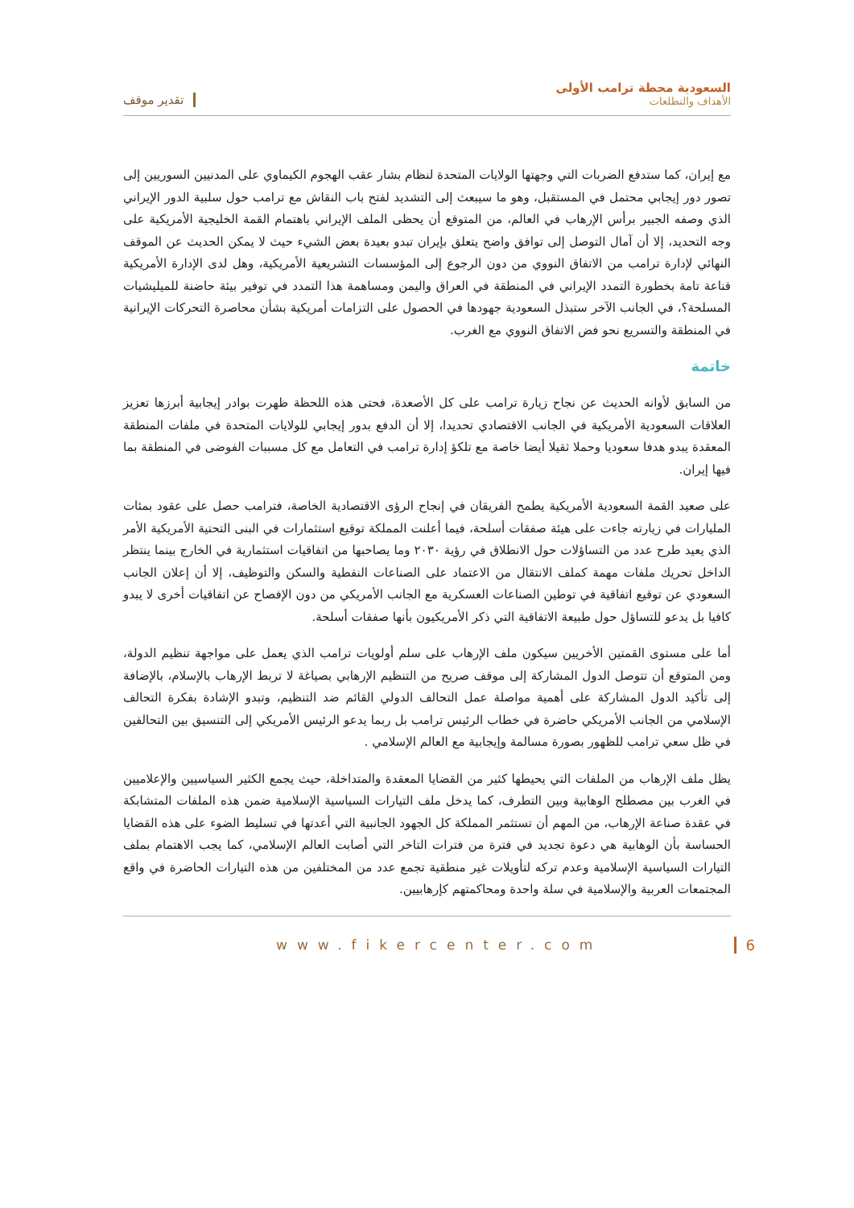تقدير موقف
السعودية محطة ترامب الأولى
الأهداف والتطلعات
مع إيران، كما ستدفع الضربات التي وجهتها الولايات المتحدة لنظام بشار عقب الهجوم الكيماوي على المدنيين السوريين إلى تصور دور إيجابي محتمل في المستقبل، وهو ما سيبعث إلى التشديد لفتح باب النقاش مع ترامب حول سلبية الدور الإيراني الذي وصفه الجبير برأس الإرهاب في العالم، من المتوقع أن يحظى الملف الإيراني باهتمام القمة الخليجية الأمريكية على وجه التحديد، إلا أن آمال التوصل إلى توافق واضح يتعلق بإيران تبدو بعيدة بعض الشيء حيث لا يمكن الحديث عن الموقف النهائي لإدارة ترامب من الاتفاق النووي من دون الرجوع إلى المؤسسات التشريعية الأمريكية، وهل لدى الإدارة الأمريكية قناعة تامة بخطورة التمدد الإيراني في المنطقة في العراق واليمن ومساهمة هذا التمدد في توفير بيئة حاضنة للميليشيات المسلحة؟، في الجانب الآخر ستبذل السعودية جهودها في الحصول على التزامات أمريكية بشأن محاصرة التحركات الإيرانية في المنطقة والتسريع نحو فض الاتفاق النووي مع الغرب.
خاتمة
من السابق لأوانه الحديث عن نجاح زيارة ترامب على كل الأصعدة، فحتى هذه اللحظة ظهرت بوادر إيجابية أبرزها تعزيز العلاقات السعودية الأمريكية في الجانب الاقتصادي تحديدا، إلا أن الدفع بدور إيجابي للولايات المتحدة في ملفات المنطقة المعقدة يبدو هدفا سعوديا وحملا ثقيلا أيضا خاصة مع تلكؤ إدارة ترامب في التعامل مع كل مسببات الفوضى في المنطقة بما فيها إيران.
على صعيد القمة السعودية الأمريكية يطمح الفريقان في إنجاح الرؤى الاقتصادية الخاصة، فترامب حصل على عقود بمئات المليارات في زيارته جاءت على هيئة صفقات أسلحة، فيما أعلنت المملكة توقيع استثمارات في البنى التحتية الأمريكية الأمر الذي يعيد طرح عدد من التساؤلات حول الانطلاق في رؤية ٢٠٣٠ وما يصاحبها من اتفاقيات استثمارية في الخارج بينما ينتظر الداخل تحريك ملفات مهمة كملف الانتقال من الاعتماد على الصناعات النفطية والسكن والتوظيف، إلا أن إعلان الجانب السعودي عن توقيع اتفاقية في توطين الصناعات العسكرية مع الجانب الأمريكي من دون الإفصاح عن اتفاقيات أخرى لا يبدو كافيا بل يدعو للتساؤل حول طبيعة الاتفاقية التي ذكر الأمريكيون بأنها صفقات أسلحة.
أما على مستوى القمتين الأخريين سيكون ملف الإرهاب على سلم أولويات ترامب الذي يعمل على مواجهة تنظيم الدولة، ومن المتوقع أن تتوصل الدول المشاركة إلى موقف صريح من التنظيم الإرهابي بصياغة لا تربط الإرهاب بالإسلام، بالإضافة إلى تأكيد الدول المشاركة على أهمية مواصلة عمل التحالف الدولي القائم ضد التنظيم، وتبدو الإشادة بفكرة التحالف الإسلامي من الجانب الأمريكي حاضرة في خطاب الرئيس ترامب بل ربما يدعو الرئيس الأمريكي إلى التنسيق بين التحالفين في ظل سعي ترامب للظهور بصورة مسالمة وإيجابية مع العالم الإسلامي .
يظل ملف الإرهاب من الملفات التي يحيطها كثير من القضايا المعقدة والمتداخلة، حيث يجمع الكثير السياسيين والإعلاميين في الغرب بين مصطلح الوهابية وبين التطرف، كما يدخل ملف التيارات السياسية الإسلامية ضمن هذه الملفات المتشابكة في عقدة صناعة الإرهاب، من المهم أن تستثمر المملكة كل الجهود الجانبية التي أعدتها في تسليط الضوء على هذه القضايا الحساسة بأن الوهابية هي دعوة تجديد في فترة من فترات التاخر التي أصابت العالم الإسلامي، كما يجب الاهتمام بملف التيارات السياسية الإسلامية وعدم تركه لتأويلات غير منطقية تجمع عدد من المختلفين من هذه التيارات الحاضرة في واقع المجتمعات العربية والإسلامية في سلة واحدة ومحاكمتهم كإرهابيين.
www.fikercenter.com 6